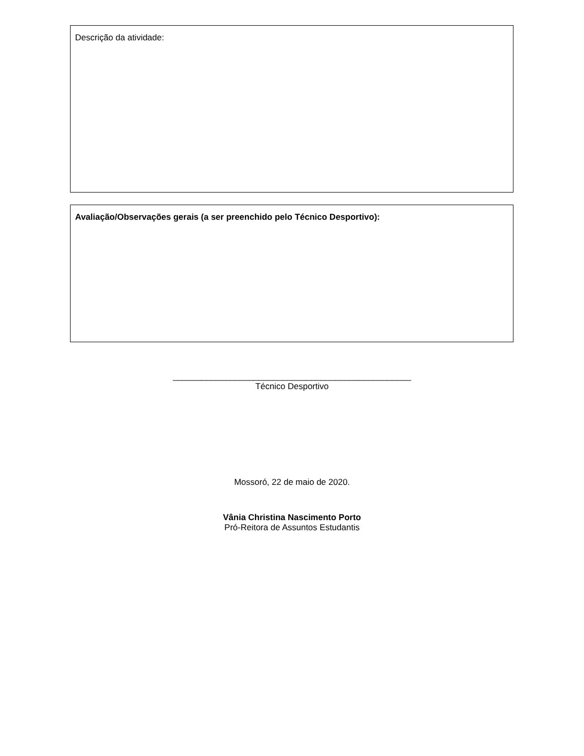Descrição da atividade:
Avaliação/Observações gerais (a ser preenchido pelo Técnico Desportivo):
__________________________________________________
Técnico Desportivo
Mossoró, 22 de maio de 2020.
Vânia Christina Nascimento Porto
Pró-Reitora de Assuntos Estudantis